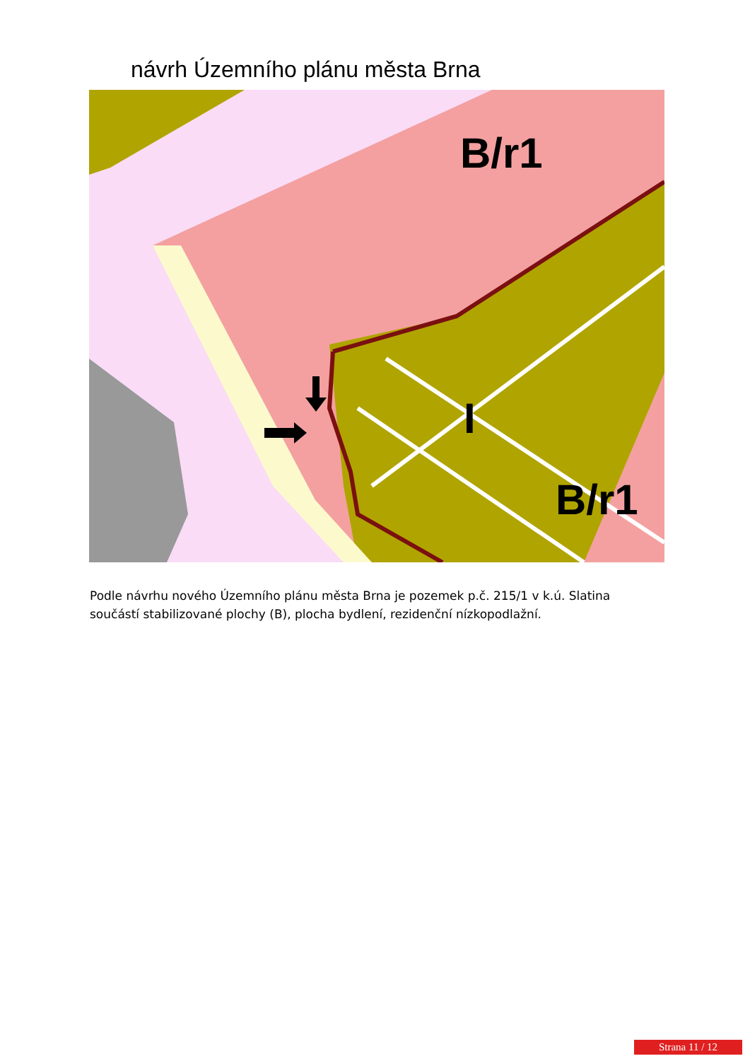návrh Územního plánu města Brna
B/r1
B/r1
I
Podle návrhu nového Územního plánu města Brna je pozemek p.č. 215/1 v k.ú. Slatina součástí stabilizované plochy (B), plocha bydlení, rezidenční nízkopodlažní.
Strana 11 / 12